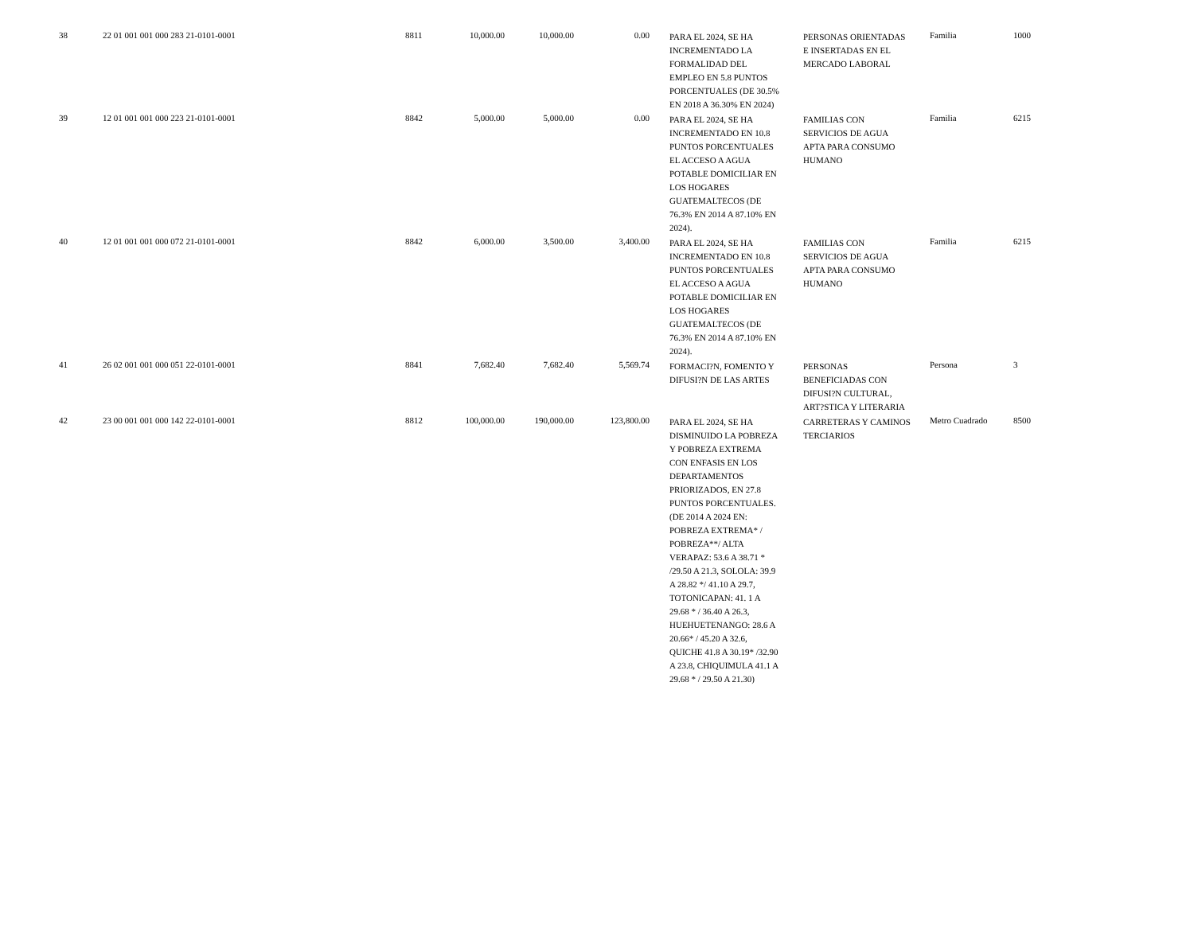| 38 | 22 01 001 001 000 283 21-0101-0001 | 8811 | 10,000.00 | 10,000.00 | 0.00 | PARA EL 2024, SE HA INCREMENTADO LA FORMALIDAD DEL EMPLEO EN 5.8 PUNTOS PORCENTUALES (DE 30.5% EN 2018 A 36.30% EN 2024) | PERSONAS ORIENTADAS E INSERTADAS EN EL MERCADO LABORAL | Familia | 1000 |
| 39 | 12 01 001 001 000 223 21-0101-0001 | 8842 | 5,000.00 | 5,000.00 | 0.00 | PARA EL 2024, SE HA INCREMENTADO EN 10.8 PUNTOS PORCENTUALES EL ACCESO A AGUA POTABLE DOMICILIAR EN LOS HOGARES GUATEMALTECOS (DE 76.3% EN 2014 A 87.10% EN 2024). | FAMILIAS CON SERVICIOS DE AGUA APTA PARA CONSUMO HUMANO | Familia | 6215 |
| 40 | 12 01 001 001 000 072 21-0101-0001 | 8842 | 6,000.00 | 3,500.00 | 3,400.00 | PARA EL 2024, SE HA INCREMENTADO EN 10.8 PUNTOS PORCENTUALES EL ACCESO A AGUA POTABLE DOMICILIAR EN LOS HOGARES GUATEMALTECOS (DE 76.3% EN 2014 A 87.10% EN 2024). | FAMILIAS CON SERVICIOS DE AGUA APTA PARA CONSUMO HUMANO | Familia | 6215 |
| 41 | 26 02 001 001 000 051 22-0101-0001 | 8841 | 7,682.40 | 7,682.40 | 5,569.74 | FORMACI?N, FOMENTO Y DIFUSI?N DE LAS ARTES | PERSONAS BENEFICIADAS CON DIFUSI?N CULTURAL, ART?STICA Y LITERARIA | Persona | 3 |
| 42 | 23 00 001 001 000 142 22-0101-0001 | 8812 | 100,000.00 | 190,000.00 | 123,800.00 | PARA EL 2024, SE HA DISMINUIDO LA POBREZA Y POBREZA EXTREMA CON ENFASIS EN LOS DEPARTAMENTOS PRIORIZADOS, EN 27.8 PUNTOS PORCENTUALES. (DE 2014 A 2024 EN: POBREZA EXTREMA* / POBREZA**/ ALTA VERAPAZ: 53.6 A 38.71 * /29.50 A 21.3, SOLOLA: 39.9 A 28.82 */ 41.10 A 29.7, TOTONICAPAN: 41. 1 A 29.68 * / 36.40 A 26.3, HUEHUETENANGO: 28.6 A 20.66* / 45.20 A 32.6, QUICHE 41.8 A 30.19* /32.90 A 23.8, CHIQUIMULA 41.1 A 29.68 * / 29.50 A 21.30) | CARRETERAS Y CAMINOS TERCIARIOS | Metro Cuadrado | 8500 |